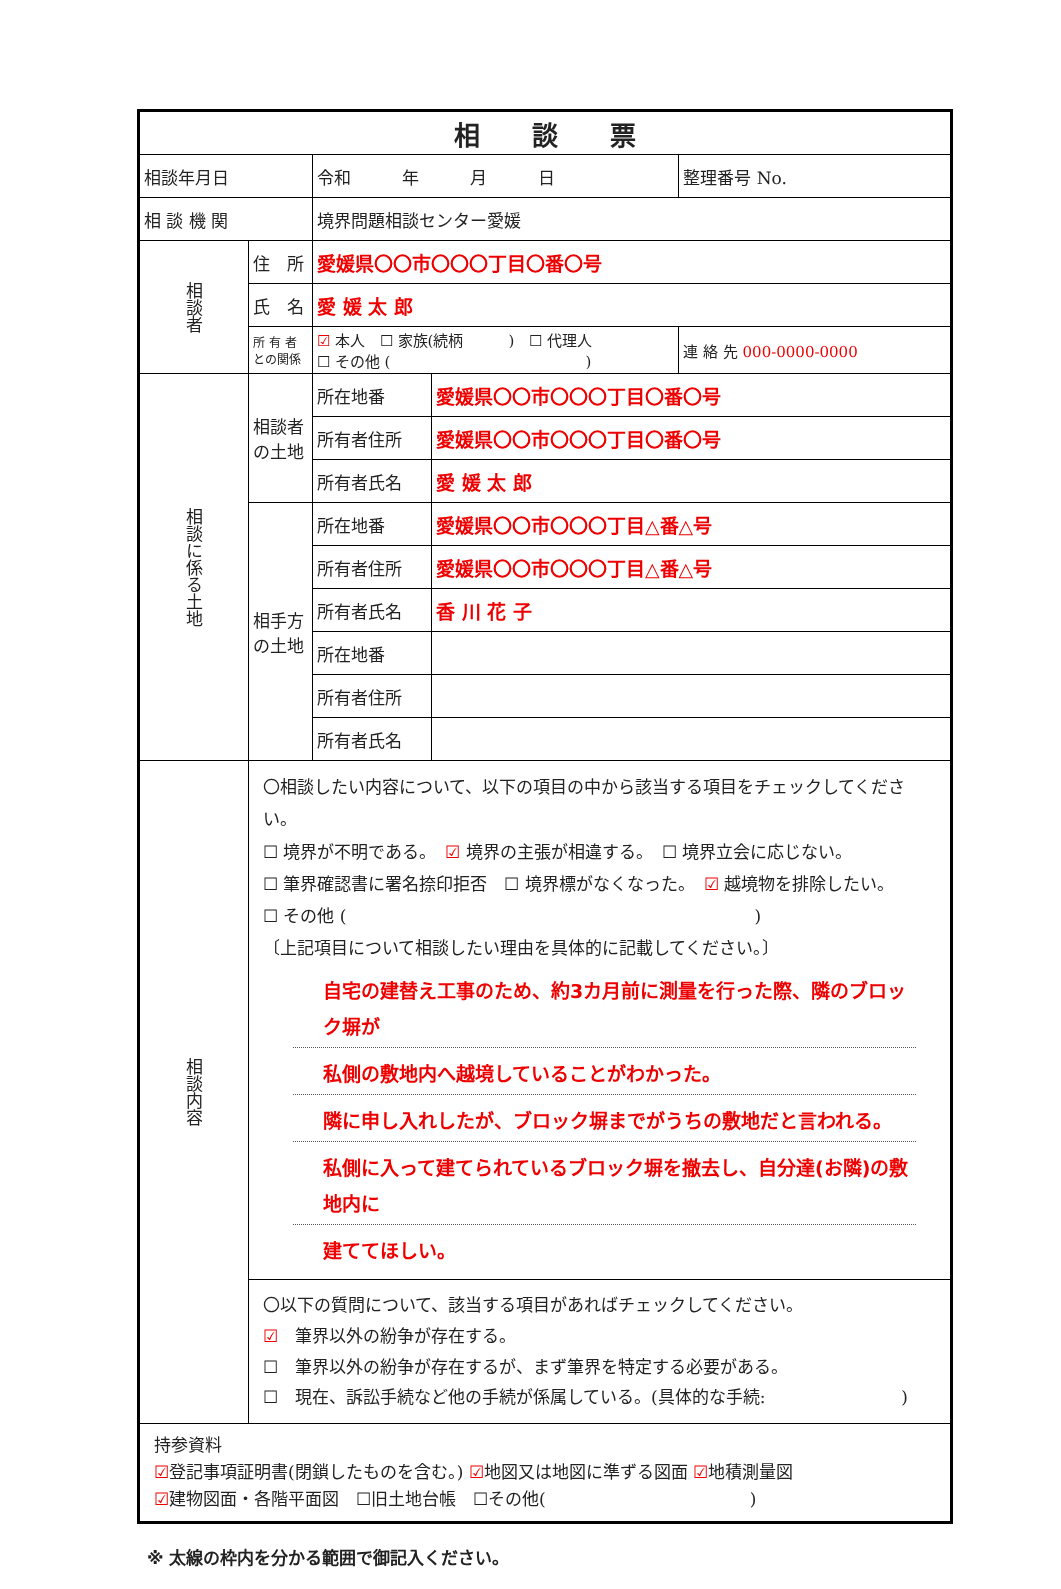| 相 談 票 | | | | |
| 相談年月日 | | 令和 年 月 日 | | 整理番号 No. |
| 相 談 機 関 | | 境界問題相談センター愛媛 | | |
| 相談者 | 住 所 | 愛媛県〇〇市〇〇〇丁目〇番〇号 | | |
| | 氏 名 | 愛 媛 太 郎 | | |
| | 所 有 者 との関係 | ☑ 本人 ☐ 家族(続柄 ) ☐ 代理人 ☐ その他 ( ) | | 連 絡 先 000-0000-0000 |
| 相談に係る土地 | 相談者の土地 | 所在地番 | 愛媛県〇〇市〇〇〇丁目〇番〇号 | |
| | | 所有者住所 | 愛媛県〇〇市〇〇〇丁目〇番〇号 | |
| | | 所有者氏名 | 愛 媛 太 郎 | |
| | 相手方の土地 | 所在地番 | 愛媛県〇〇市〇〇〇丁目△番△号 | |
| | | 所有者住所 | 愛媛県〇〇市〇〇〇丁目△番△号 | |
| | | 所有者氏名 | 香 川 花 子 | |
| | | 所在地番 | | |
| | | 所有者住所 | | |
| | | 所有者氏名 | | |
| 相談内容 | 〇相談したい内容について、以下の項目の中から該当する項目をチェックしてください。 ☐ 境界が不明である。 ☑ 境界の主張が相違する。 ☐ 境界立会に応じない。 ☐ 筆界確認書に署名捺印拒否 ☐ 境界標がなくなった。 ☑ 越境物を排除したい。 ☐ その他 ( ) 〔上記項目について相談したい理由を具体的に記載してください。〕 自宅の建替え工事のため、約3カ月前に測量を行った際、隣のブロック塀が 私側の敷地内へ越境していることがわかった。 隣に申し入れしたが、ブロック塀までがうちの敷地だと言われる。 私側に入って建てられているブロック塀を撤去し、自分達(お隣)の敷地内に 建ててほしい。 | | | |
| | 〇以下の質問について、該当する項目があればチェックしてください。 ☑ 筆界以外の紛争が存在する。 ☐ 筆界以外の紛争が存在するが、まず筆界を特定する必要がある。 ☐ 現在、訴訟手続など他の手続が係属している。(具体的な手続: ) | | | |
| 持参資料 ☑ 登記事項証明書(閉鎖したものを含む。) ☑ 地図又は地図に準ずる図面 ☑ 地積測量図 ☑ 建物図面・各階平面図 ☐旧土地台帳 ☐その他( ) | | | | |
※ 太線の枠内を分かる範囲で御記入ください。